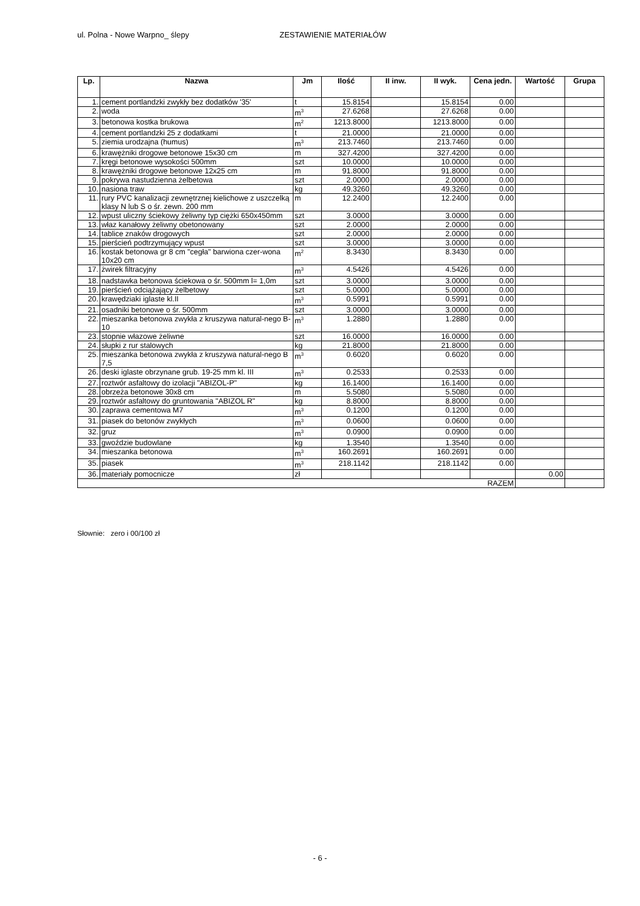ul. Polna - Nowe Warpno_ ślepy ZESTAWIENIE MATERIAŁÓW
| Lp. | Nazwa | Jm | Ilość | II inw. | II wyk. | Cena jedn. | Wartość | Grupa |
| --- | --- | --- | --- | --- | --- | --- | --- | --- |
| 1. | cement portlandzki zwykły bez dodatków '35' | t | 15.8154 | | 15.8154 | 0.00 | | |
| 2. | woda | m<sup>3</sup> | 27.6268 | | 27.6268 | 0.00 | | |
| 3. | betonowa kostka brukowa | m<sup>2</sup> | 1213.8000 | | 1213.8000 | 0.00 | | |
| 4. | cement portlandzki 25 z dodatkami | t | 21.0000 | | 21.0000 | 0.00 | | |
| 5. | ziemia urodzajna (humus) | m<sup>3</sup> | 213.7460 | | 213.7460 | 0.00 | | |
| 6. | krawężniki drogowe betonowe 15x30 cm | m | 327.4200 | | 327.4200 | 0.00 | | |
| 7. | kręgi betonowe wysokości 500mm | szt | 10.0000 | | 10.0000 | 0.00 | | |
| 8. | krawężniki drogowe betonowe 12x25 cm | m | 91.8000 | | 91.8000 | 0.00 | | |
| 9. | pokrywa nastudzienna żelbetowa | szt | 2.0000 | | 2.0000 | 0.00 | | |
| 10. | nasiona traw | kg | 49.3260 | | 49.3260 | 0.00 | | |
| 11. | rury PVC kanalizacji zewnętrznej kielichowe z uszczelką klasy N lub S o śr. zewn. 200 mm | m | 12.2400 | | 12.2400 | 0.00 | | |
| 12. | wpust uliczny ściekowy żeliwny typ ciężki 650x450mm | szt | 3.0000 | | 3.0000 | 0.00 | | |
| 13. | właz kanałowy żeliwny obetonowany | szt | 2.0000 | | 2.0000 | 0.00 | | |
| 14. | tablice znaków drogowych | szt | 2.0000 | | 2.0000 | 0.00 | | |
| 15. | pierścień podtrzymujący wpust | szt | 3.0000 | | 3.0000 | 0.00 | | |
| 16. | kostak betonowa gr 8 cm "cegła" barwiona czer-wona 10x20 cm | m<sup>2</sup> | 8.3430 | | 8.3430 | 0.00 | | |
| 17. | żwirek filtracyjny | m<sup>3</sup> | 4.5426 | | 4.5426 | 0.00 | | |
| 18. | nadstawka betonowa ściekowa o śr. 500mm l= 1,0m | szt | 3.0000 | | 3.0000 | 0.00 | | |
| 19. | pierścień odciążający żelbetowy | szt | 5.0000 | | 5.0000 | 0.00 | | |
| 20. | krawędziaki iglaste kl.II | m<sup>3</sup> | 0.5991 | | 0.5991 | 0.00 | | |
| 21. | osadniki betonowe o śr. 500mm | szt | 3.0000 | | 3.0000 | 0.00 | | |
| 22. | mieszanka betonowa zwykła z kruszywa natural-nego B-10 | m<sup>3</sup> | 1.2880 | | 1.2880 | 0.00 | | |
| 23. | stopnie włazowe żeliwne | szt | 16.0000 | | 16.0000 | 0.00 | | |
| 24. | słupki z rur stalowych | kg | 21.8000 | | 21.8000 | 0.00 | | |
| 25. | mieszanka betonowa zwykła z kruszywa natural-nego B 7,5 | m<sup>3</sup> | 0.6020 | | 0.6020 | 0.00 | | |
| 26. | deski iglaste obrzynane grub. 19-25 mm kl. III | m<sup>3</sup> | 0.2533 | | 0.2533 | 0.00 | | |
| 27. | roztwór asfaltowy do izolacji "ABIZOL-P" | kg | 16.1400 | | 16.1400 | 0.00 | | |
| 28. | obrzeża betonowe 30x8 cm | m | 5.5080 | | 5.5080 | 0.00 | | |
| 29. | roztwór asfaltowy do gruntowania "ABIZOL R" | kg | 8.8000 | | 8.8000 | 0.00 | | |
| 30. | zaprawa cementowa M7 | m<sup>3</sup> | 0.1200 | | 0.1200 | 0.00 | | |
| 31. | piasek do betonów zwykłych | m<sup>3</sup> | 0.0600 | | 0.0600 | 0.00 | | |
| 32. | gruz | m<sup>3</sup> | 0.0900 | | 0.0900 | 0.00 | | |
| 33. | gwoździe budowlane | kg | 1.3540 | | 1.3540 | 0.00 | | |
| 34. | mieszanka betonowa | m<sup>3</sup> | 160.2691 | | 160.2691 | 0.00 | | |
| 35. | piasek | m<sup>3</sup> | 218.1142 | | 218.1142 | 0.00 | | |
| 36. | materiały pomocnicze | zł | | | | | 0.00 | |
| RAZEM | | | | | | | | |
Słownie: zero i 00/100 zł
- 6 -